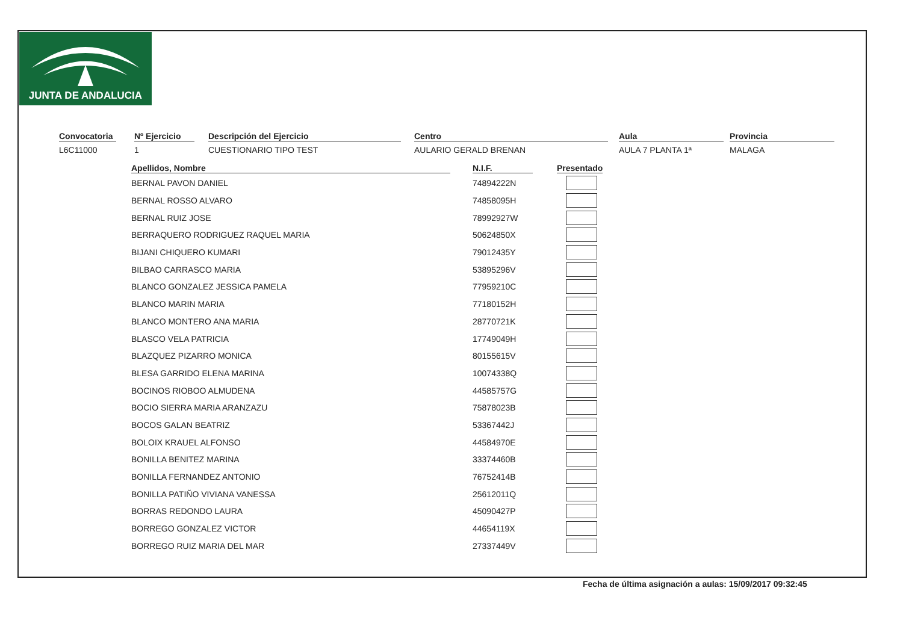JUNTA DE ANDALUCIA
Convocatoria
L6C11000
Nº Ejercicio
1
Descripción del Ejercicio
CUESTIONARIO TIPO TEST
Centro
AULARIO GERALD BRENAN
Aula
AULA 7 PLANTA 1ª
Provincia
MALAGA
| Apellidos, Nombre | N.I.F. | Presentado |
| --- | --- | --- |
| BERNAL PAVON DANIEL | 74894222N | |
| BERNAL ROSSO ALVARO | 74858095H | |
| BERNAL RUIZ JOSE | 78992927W | |
| BERRAQUERO RODRIGUEZ RAQUEL MARIA | 50624850X | |
| BIJANI CHIQUERO KUMARI | 79012435Y | |
| BILBAO CARRASCO MARIA | 53895296V | |
| BLANCO GONZALEZ JESSICA PAMELA | 77959210C | |
| BLANCO MARIN MARIA | 77180152H | |
| BLANCO MONTERO ANA MARIA | 28770721K | |
| BLASCO VELA PATRICIA | 17749049H | |
| BLAZQUEZ PIZARRO MONICA | 80155615V | |
| BLESA GARRIDO ELENA MARINA | 10074338Q | |
| BOCINOS RIOBOO ALMUDENA | 44585757G | |
| BOCIO SIERRA MARIA ARANZAZU | 75878023B | |
| BOCOS GALAN BEATRIZ | 53367442J | |
| BOLOIX KRAUEL ALFONSO | 44584970E | |
| BONILLA BENITEZ MARINA | 33374460B | |
| BONILLA FERNANDEZ ANTONIO | 76752414B | |
| BONILLA PATIÑO VIVIANA VANESSA | 25612011Q | |
| BORRAS REDONDO LAURA | 45090427P | |
| BORREGO GONZALEZ VICTOR | 44654119X | |
| BORREGO RUIZ MARIA DEL MAR | 27337449V | |
Fecha de última asignación a aulas: 15/09/2017 09:32:45